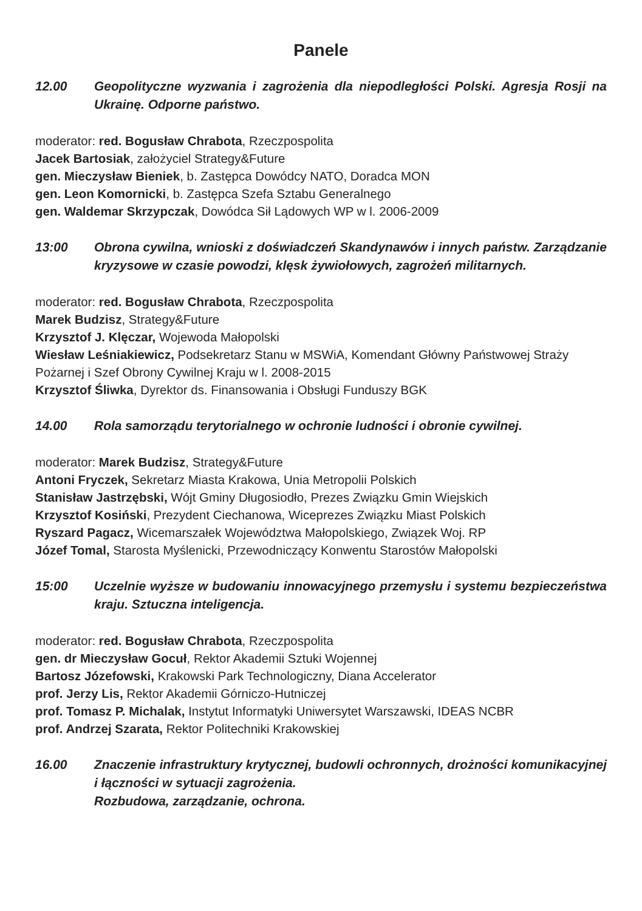Panele
12.00 Geopolityczne wyzwania i zagrożenia dla niepodległości Polski. Agresja Rosji na Ukrainę. Odporne państwo.
moderator: red. Bogusław Chrabota, Rzeczpospolita
Jacek Bartosiak, założyciel Strategy&Future
gen. Mieczysław Bieniek, b. Zastępca Dowódcy NATO, Doradca MON
gen. Leon Komornicki, b. Zastępca Szefa Sztabu Generalnego
gen. Waldemar Skrzypczak, Dowódca Sił Lądowych WP w l. 2006-2009
13:00 Obrona cywilna, wnioski z doświadczeń Skandynawów i innych państw. Zarządzanie kryzysowe w czasie powodzi, klęsk żywiołowych, zagrożeń militarnych.
moderator: red. Bogusław Chrabota, Rzeczpospolita
Marek Budzisz, Strategy&Future
Krzysztof J. Klęczar, Wojewoda Małopolski
Wiesław Leśniakiewicz, Podsekretarz Stanu w MSWiA, Komendant Główny Państwowej Straży Pożarnej i Szef Obrony Cywilnej Kraju w l. 2008-2015
Krzysztof Śliwka, Dyrektor ds. Finansowania i Obsługi Funduszy BGK
14.00 Rola samorządu terytorialnego w ochronie ludności i obronie cywilnej.
moderator: Marek Budzisz, Strategy&Future
Antoni Fryczek, Sekretarz Miasta Krakowa, Unia Metropolii Polskich
Stanisław Jastrzębski, Wójt Gminy Długosiodło, Prezes Związku Gmin Wiejskich
Krzysztof Kosiński, Prezydent Ciechanowa, Wiceprezes Związku Miast Polskich
Ryszard Pagacz, Wicemarszałek Województwa Małopolskiego, Związek Woj. RP
Józef Tomal, Starosta Myślenicki, Przewodniczący Konwentu Starostów Małopolski
15:00 Uczelnie wyższe w budowaniu innowacyjnego przemysłu i systemu bezpieczeństwa kraju. Sztuczna inteligencja.
moderator: red. Bogusław Chrabota, Rzeczpospolita
gen. dr Mieczysław Gocuł, Rektor Akademii Sztuki Wojennej
Bartosz Józefowski, Krakowski Park Technologiczny, Diana Accelerator
prof. Jerzy Lis, Rektor Akademii Górniczo-Hutniczej
prof. Tomasz P. Michalak, Instytut Informatyki Uniwersytet Warszawski, IDEAS NCBR
prof. Andrzej Szarata, Rektor Politechniki Krakowskiej
16.00 Znaczenie infrastruktury krytycznej, budowli ochronnych, drożności komunikacyjnej i łączności w sytuacji zagrożenia.
Rozbudowa, zarządzanie, ochrona.